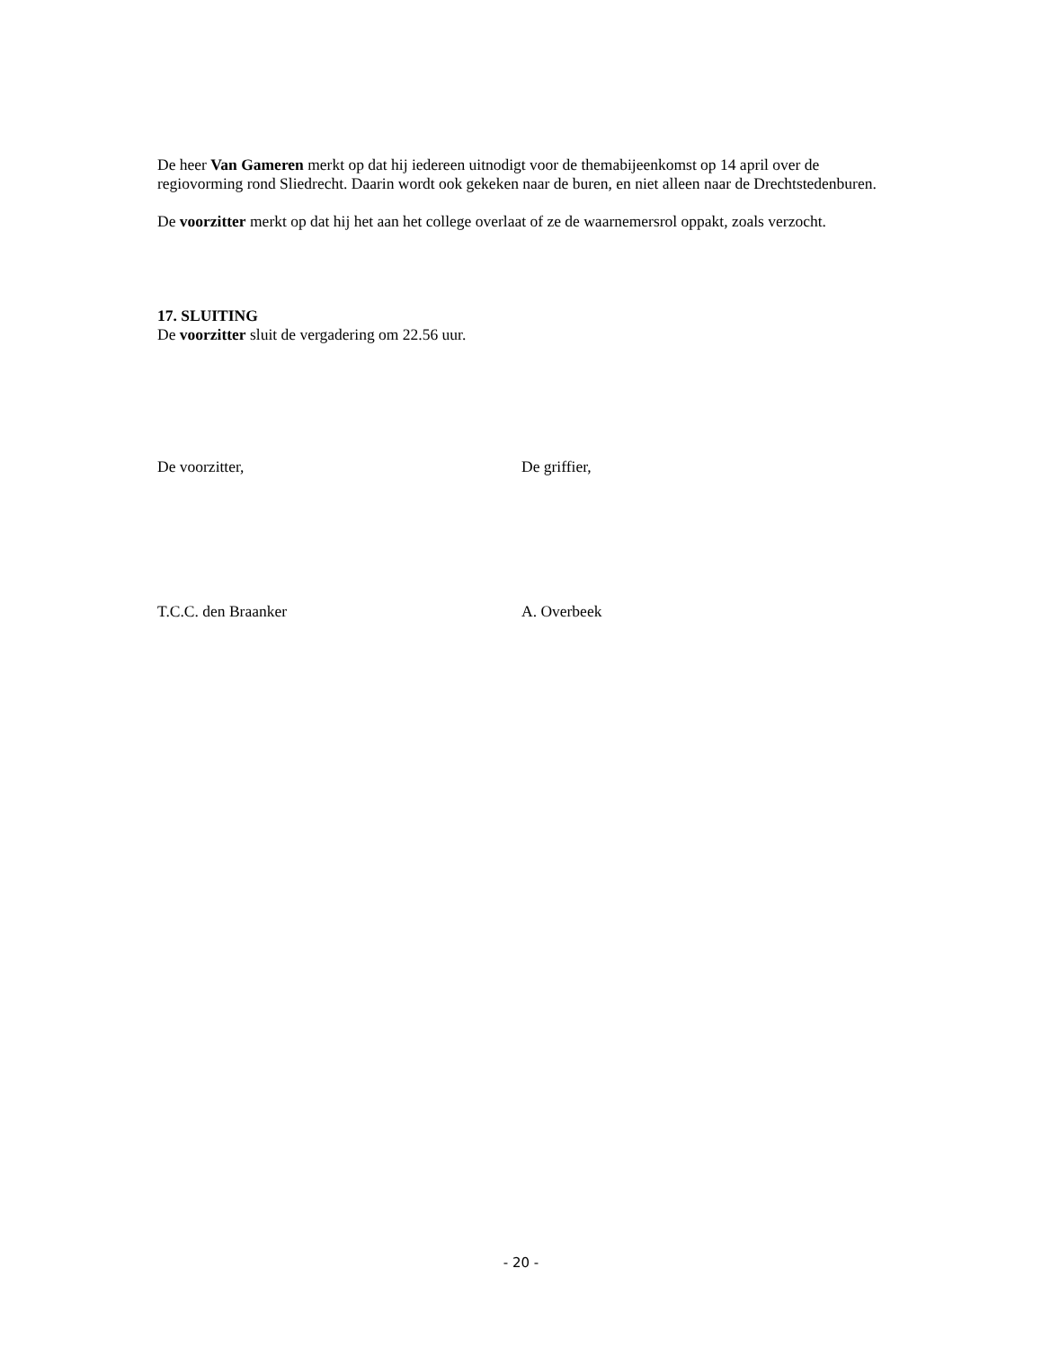De heer Van Gameren merkt op dat hij iedereen uitnodigt voor de themabijeenkomst op 14 april over de regiovorming rond Sliedrecht. Daarin wordt ook gekeken naar de buren, en niet alleen naar de Drechtstedenburen.
De voorzitter merkt op dat hij het aan het college overlaat of ze de waarnemersrol oppakt, zoals verzocht.
17. SLUITING
De voorzitter sluit de vergadering om 22.56 uur.
De voorzitter, De griffier,
T.C.C. den Braanker A. Overbeek
- 20 -